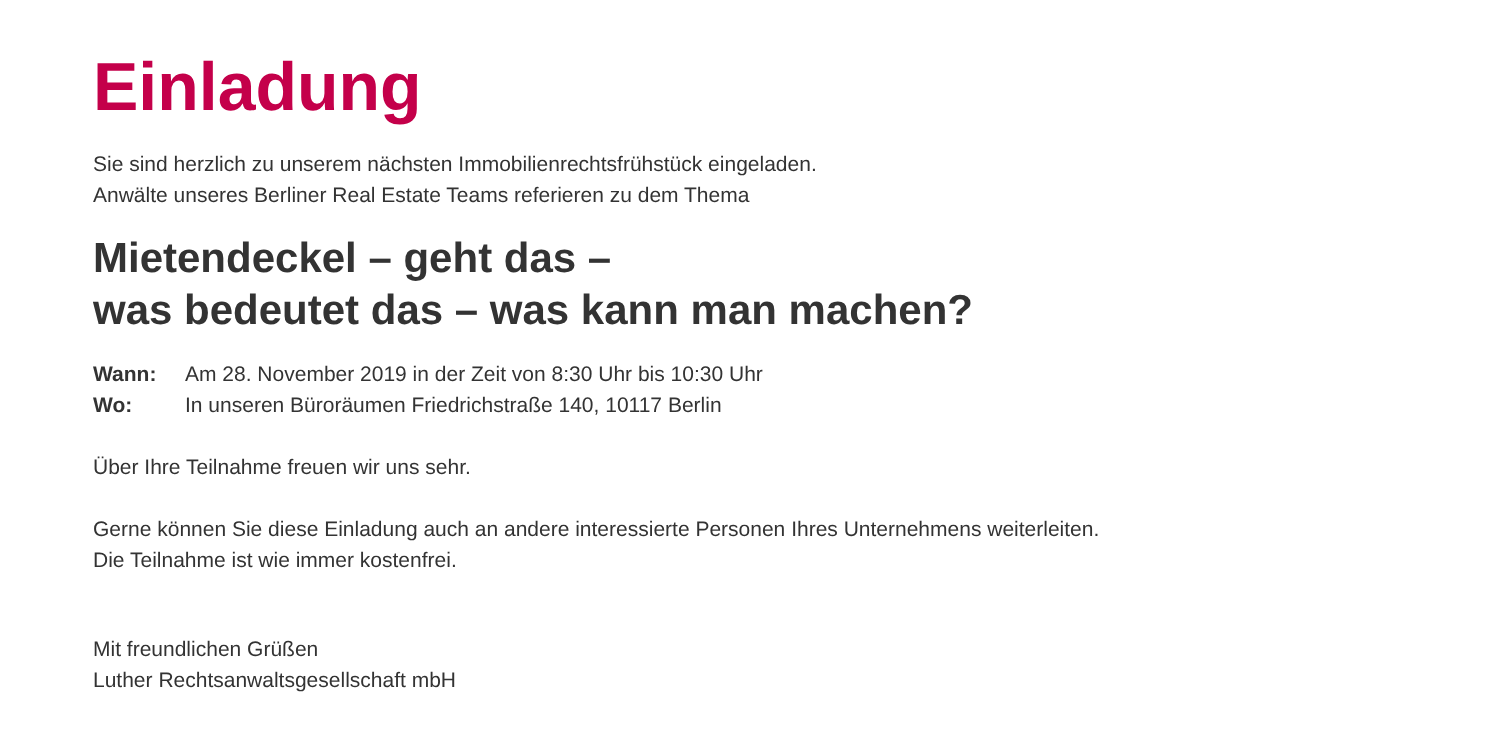Einladung
Sie sind herzlich zu unserem nächsten Immobilienrechtsfrühstück eingeladen.
Anwälte unseres Berliner Real Estate Teams referieren zu dem Thema
Mietendeckel – geht das –
was bedeutet das – was kann man machen?
Wann: Am 28. November 2019 in der Zeit von 8:30 Uhr bis 10:30 Uhr
Wo: In unseren Büroräumen Friedrichstraße 140, 10117 Berlin
Über Ihre Teilnahme freuen wir uns sehr.
Gerne können Sie diese Einladung auch an andere interessierte Personen Ihres Unternehmens weiterleiten.
Die Teilnahme ist wie immer kostenfrei.
Mit freundlichen Grüßen
Luther Rechtsanwaltsgesellschaft mbH